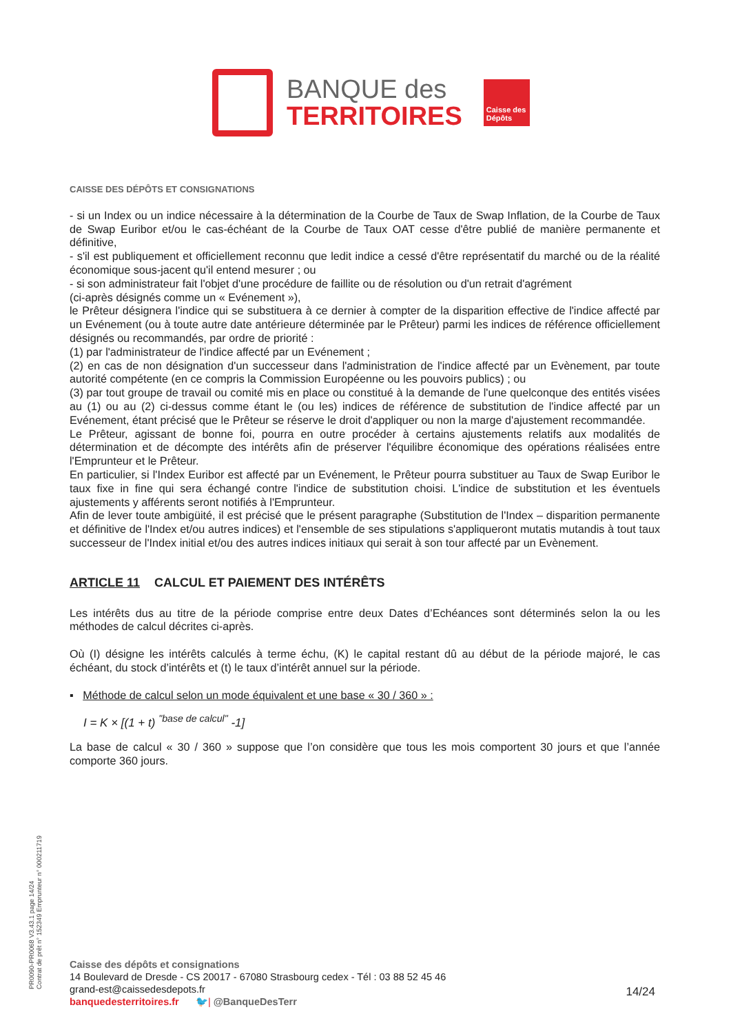BANQUE des
TERRITOIRES
Caisse des Dépôts
CAISSE DES DÉPÔTS ET CONSIGNATIONS
- si un Index ou un indice nécessaire à la détermination de la Courbe de Taux de Swap Inflation, de la Courbe de Taux de Swap Euribor et/ou le cas-échéant de la Courbe de Taux OAT cesse d'être publié de manière permanente et définitive,
- s'il est publiquement et officiellement reconnu que ledit indice a cessé d'être représentatif du marché ou de la réalité économique sous-jacent qu'il entend mesurer ; ou
- si son administrateur fait l'objet d'une procédure de faillite ou de résolution ou d'un retrait d'agrément
(ci-après désignés comme un « Evénement »),
le Prêteur désignera l'indice qui se substituera à ce dernier à compter de la disparition effective de l'indice affecté par un Evénement (ou à toute autre date antérieure déterminée par le Prêteur) parmi les indices de référence officiellement désignés ou recommandés, par ordre de priorité :
(1) par l'administrateur de l'indice affecté par un Evénement ;
(2) en cas de non désignation d'un successeur dans l'administration de l'indice affecté par un Evènement, par toute autorité compétente (en ce compris la Commission Européenne ou les pouvoirs publics) ; ou
(3) par tout groupe de travail ou comité mis en place ou constitué à la demande de l'une quelconque des entités visées au (1) ou au (2) ci-dessus comme étant le (ou les) indices de référence de substitution de l'indice affecté par un Evénement, étant précisé que le Prêteur se réserve le droit d'appliquer ou non la marge d'ajustement recommandée.
Le Prêteur, agissant de bonne foi, pourra en outre procéder à certains ajustements relatifs aux modalités de détermination et de décompte des intérêts afin de préserver l'équilibre économique des opérations réalisées entre l'Emprunteur et le Prêteur.
En particulier, si l'Index Euribor est affecté par un Evénement, le Prêteur pourra substituer au Taux de Swap Euribor le taux fixe in fine qui sera échangé contre l'indice de substitution choisi. L'indice de substitution et les éventuels ajustements y afférents seront notifiés à l'Emprunteur.
Afin de lever toute ambigüité, il est précisé que le présent paragraphe (Substitution de l'Index – disparition permanente et définitive de l'Index et/ou autres indices) et l'ensemble de ses stipulations s'appliqueront mutatis mutandis à tout taux successeur de l'Index initial et/ou des autres indices initiaux qui serait à son tour affecté par un Evènement.
ARTICLE 11 CALCUL ET PAIEMENT DES INTÉRÊTS
Les intérêts dus au titre de la période comprise entre deux Dates d’Echéances sont déterminés selon la ou les méthodes de calcul décrites ci-après.
Où (I) désigne les intérêts calculés à terme échu, (K) le capital restant dû au début de la période majoré, le cas échéant, du stock d’intérêts et (t) le taux d’intérêt annuel sur la période.
▪ Méthode de calcul selon un mode équivalent et une base « 30 / 360 » :
I = K × [(1 + t) <sup>"base de calcul"</sup> -1]
La base de calcul « 30 / 360 » suppose que l’on considère que tous les mois comportent 30 jours et que l’année comporte 360 jours.
PR0090-PR0068 V3.43.1 page 14/24
Contrat de prêt n° 152349 Emprunteur n° 000211719
Caisse des dépôts et consignations
14 Boulevard de Dresde - CS 20017 - 67080 Strasbourg cedex - Tél : 03 88 52 45 46
grand-est@caissedesdepots.fr
banquedesterritoires.fr 🐦| @BanqueDesTerr
14/24